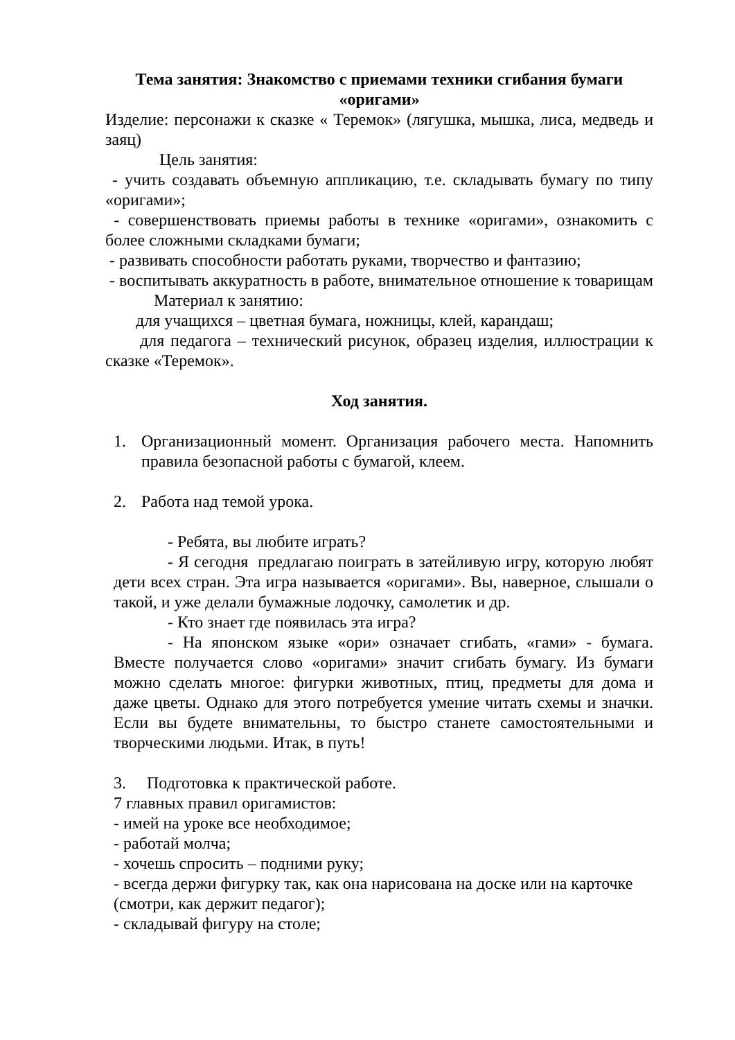Тема занятия: Знакомство с приемами техники сгибания бумаги «оригами»
Изделие: персонажи к сказке « Теремок» (лягушка, мышка, лиса, медведь и заяц)
Цель занятия:
- учить создавать объемную аппликацию, т.е. складывать бумагу по типу «оригами»;
- совершенствовать приемы работы в технике «оригами», ознакомить с более сложными складками бумаги;
- развивать способности работать руками, творчество и фантазию;
- воспитывать аккуратность в работе, внимательное отношение к товарищам
Материал к занятию:
для учащихся – цветная бумага, ножницы, клей, карандаш;
для педагога – технический рисунок, образец изделия, иллюстрации к сказке «Теремок».
Ход занятия.
1. Организационный момент. Организация рабочего места. Напомнить правила безопасной работы с бумагой, клеем.
2. Работа над темой урока.
- Ребята, вы любите играть?
- Я сегодня предлагаю поиграть в затейливую игру, которую любят дети всех стран. Эта игра называется «оригами». Вы, наверное, слышали о такой, и уже делали бумажные лодочку, самолетик и др.
- Кто знает где появилась эта игра?
- На японском языке «ори» означает сгибать, «гами» - бумага. Вместе получается слово «оригами» значит сгибать бумагу. Из бумаги можно сделать многое: фигурки животных, птиц, предметы для дома и даже цветы. Однако для этого потребуется умение читать схемы и значки. Если вы будете внимательны, то быстро станете самостоятельными и творческими людьми. Итак, в путь!
3. Подготовка к практической работе.
7 главных правил оригамистов:
- имей на уроке все необходимое;
- работай молча;
- хочешь спросить – подними руку;
- всегда держи фигурку так, как она нарисована на доске или на карточке
(смотри, как держит педагог);
- складывай фигуру на столе;